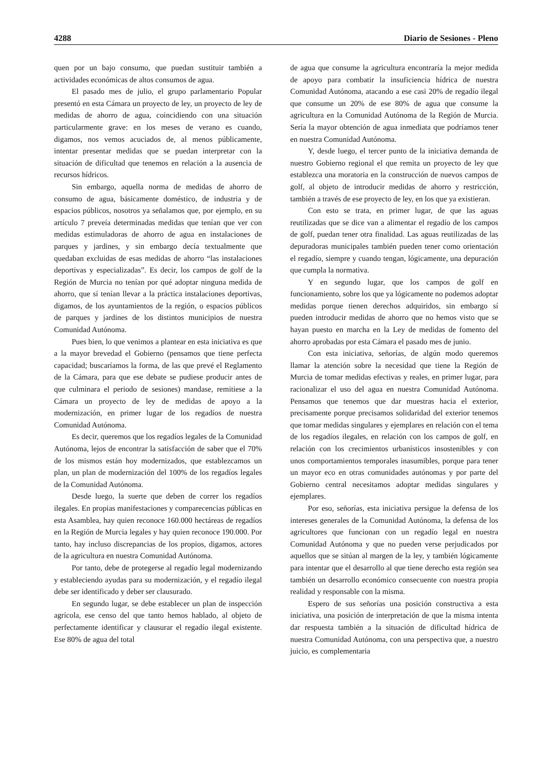4288 Diario de Sesiones - Pleno
quen por un bajo consumo, que puedan sustituir también a actividades económicas de altos consumos de agua.
El pasado mes de julio, el grupo parlamentario Popular presentó en esta Cámara un proyecto de ley, un proyecto de ley de medidas de ahorro de agua, coincidiendo con una situación particularmente grave: en los meses de verano es cuando, digamos, nos vemos acuciados de, al menos públicamente, intentar presentar medidas que se puedan interpretar con la situación de dificultad que tenemos en relación a la ausencia de recursos hídricos.
Sin embargo, aquella norma de medidas de ahorro de consumo de agua, básicamente doméstico, de industria y de espacios públicos, nosotros ya señalamos que, por ejemplo, en su artículo 7 preveía determinadas medidas que tenían que ver con medidas estimuladoras de ahorro de agua en instalaciones de parques y jardines, y sin embargo decía textualmente que quedaban excluidas de esas medidas de ahorro “las instalaciones deportivas y especializadas”. Es decir, los campos de golf de la Región de Murcia no tenían por qué adoptar ninguna medida de ahorro, que sí tenían llevar a la práctica instalaciones deportivas, digamos, de los ayuntamientos de la región, o espacios públicos de parques y jardines de los distintos municipios de nuestra Comunidad Autónoma.
Pues bien, lo que venimos a plantear en esta iniciativa es que a la mayor brevedad el Gobierno (pensamos que tiene perfecta capacidad; buscaríamos la forma, de las que prevé el Reglamento de la Cámara, para que ese debate se pudiese producir antes de que culminara el periodo de sesiones) mandase, remitiese a la Cámara un proyecto de ley de medidas de apoyo a la modernización, en primer lugar de los regadíos de nuestra Comunidad Autónoma.
Es decir, queremos que los regadíos legales de la Comunidad Autónoma, lejos de encontrar la satisfacción de saber que el 70% de los mismos están hoy modernizados, que establezcamos un plan, un plan de modernización del 100% de los regadíos legales de la Comunidad Autónoma.
Desde luego, la suerte que deben de correr los regadíos ilegales. En propias manifestaciones y comparecencias públicas en esta Asamblea, hay quien reconoce 160.000 hectáreas de regadíos en la Región de Murcia legales y hay quien reconoce 190.000. Por tanto, hay incluso discrepancias de los propios, digamos, actores de la agricultura en nuestra Comunidad Autónoma.
Por tanto, debe de protegerse al regadío legal modernizando y estableciendo ayudas para su modernización, y el regadío ilegal debe ser identificado y deber ser clausurado.
En segundo lugar, se debe establecer un plan de inspección agrícola, ese censo del que tanto hemos hablado, al objeto de perfectamente identificar y clausurar el regadío ilegal existente. Ese 80% de agua del total
de agua que consume la agricultura encontraría la mejor medida de apoyo para combatir la insuficiencia hídrica de nuestra Comunidad Autónoma, atacando a ese casi 20% de regadío ilegal que consume un 20% de ese 80% de agua que consume la agricultura en la Comunidad Autónoma de la Región de Murcia. Sería la mayor obtención de agua inmediata que podríamos tener en nuestra Comunidad Autónoma.
Y, desde luego, el tercer punto de la iniciativa demanda de nuestro Gobierno regional el que remita un proyecto de ley que establezca una moratoria en la construcción de nuevos campos de golf, al objeto de introducir medidas de ahorro y restricción, también a través de ese proyecto de ley, en los que ya existieran.
Con esto se trata, en primer lugar, de que las aguas reutilizadas que se dice van a alimentar el regadío de los campos de golf, puedan tener otra finalidad. Las aguas reutilizadas de las depuradoras municipales también pueden tener como orientación el regadío, siempre y cuando tengan, lógicamente, una depuración que cumpla la normativa.
Y en segundo lugar, que los campos de golf en funcionamiento, sobre los que ya lógicamente no podemos adoptar medidas porque tienen derechos adquiridos, sin embargo sí pueden introducir medidas de ahorro que no hemos visto que se hayan puesto en marcha en la Ley de medidas de fomento del ahorro aprobadas por esta Cámara el pasado mes de junio.
Con esta iniciativa, señorías, de algún modo queremos llamar la atención sobre la necesidad que tiene la Región de Murcia de tomar medidas efectivas y reales, en primer lugar, para racionalizar el uso del agua en nuestra Comunidad Autónoma. Pensamos que tenemos que dar muestras hacia el exterior, precisamente porque precisamos solidaridad del exterior tenemos que tomar medidas singulares y ejemplares en relación con el tema de los regadíos ilegales, en relación con los campos de golf, en relación con los crecimientos urbanísticos insostenibles y con unos comportamientos temporales inasumibles, porque para tener un mayor eco en otras comunidades autónomas y por parte del Gobierno central necesitamos adoptar medidas singulares y ejemplares.
Por eso, señorías, esta iniciativa persigue la defensa de los intereses generales de la Comunidad Autónoma, la defensa de los agricultores que funcionan con un regadío legal en nuestra Comunidad Autónoma y que no pueden verse perjudicados por aquellos que se sitúan al margen de la ley, y también lógicamente para intentar que el desarrollo al que tiene derecho esta región sea también un desarrollo económico consecuente con nuestra propia realidad y responsable con la misma.
Espero de sus señorías una posición constructiva a esta iniciativa, una posición de interpretación de que la misma intenta dar respuesta también a la situación de dificultad hídrica de nuestra Comunidad Autónoma, con una perspectiva que, a nuestro juicio, es complementaria